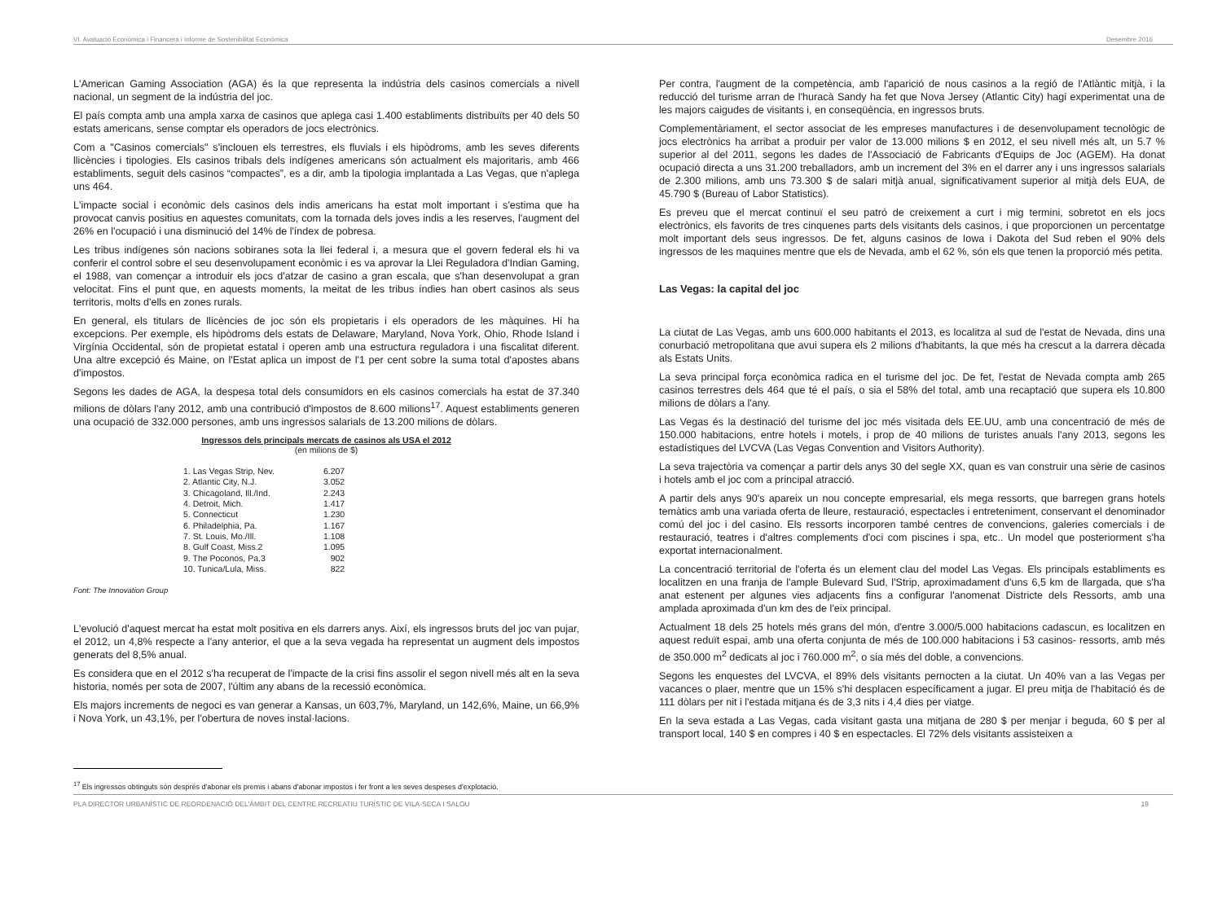VI. Avaluació Econòmica i Financera i Informe de Sostenibilitat Econòmica Desembre 2016
L'American Gaming Association (AGA) és la que representa la indústria dels casinos comercials a nivell nacional, un segment de la indústria del joc.
El país compta amb una ampla xarxa de casinos que aplega casi 1.400 establiments distribuïts per 40 dels 50 estats americans, sense comptar els operadors de jocs electrònics.
Com a "Casinos comercials" s'inclouen els terrestres, els fluvials i els hipòdroms, amb les seves diferents llicències i tipologies. Els casinos tribals dels indígenes americans són actualment els majoritaris, amb 466 establiments, seguit dels casinos “compactes”, es a dir, amb la tipologia implantada a Las Vegas, que n'aplega uns 464.
L'impacte social i econòmic dels casinos dels indis americans ha estat molt important i s'estima que ha provocat canvis positius en aquestes comunitats, com la tornada dels joves indis a les reserves, l'augment del 26% en l'ocupació i una disminució del 14% de l'índex de pobresa.
Les tribus indígenes són nacions sobiranes sota la llei federal i, a mesura que el govern federal els hi va conferir el control sobre el seu desenvolupament econòmic i es va aprovar la Llei Reguladora d'Indian Gaming, el 1988, van començar a introduir els jocs d'atzar de casino a gran escala, que s'han desenvolupat a gran velocitat. Fins el punt que, en aquests moments, la meitat de les tribus índies han obert casinos als seus territoris, molts d'ells en zones rurals.
En general, els titulars de llicències de joc són els propietaris i els operadors de les màquines. Hi ha excepcions. Per exemple, els hipòdroms dels estats de Delaware, Maryland, Nova York, Ohio, Rhode Island i Virgínia Occidental, són de propietat estatal i operen amb una estructura reguladora i una fiscalitat diferent. Una altre excepció és Maine, on l'Estat aplica un impost de l'1 per cent sobre la suma total d'apostes abans d'impostos.
Segons les dades de AGA, la despesa total dels consumidors en els casinos comercials ha estat de 37.340 milions de dòlars l'any 2012, amb una contribució d'impostos de 8.600 milions<sup>17</sup>. Aquest establiments generen una ocupació de 332.000 persones, amb uns ingressos salarials de 13.200 milions de dòlars.
Ingressos dels principals mercats de casinos als USA el 2012
(en milions de $)
| 1. Las Vegas Strip, Nev. | 6.207 |
| 2. Atlantic City, N.J. | 3.052 |
| 3. Chicagoland, Ill./Ind. | 2.243 |
| 4. Detroit, Mich. | 1.417 |
| 5. Connecticut | 1.230 |
| 6. Philadelphia, Pa. | 1.167 |
| 7. St. Louis, Mo./Ill. | 1.108 |
| 8. Gulf Coast, Miss.2 | 1.095 |
| 9. The Poconos, Pa.3 | 902 |
| 10. Tunica/Lula, Miss. | 822 |
Font: The Innovation Group
L'evolució d'aquest mercat ha estat molt positiva en els darrers anys. Així, els ingressos bruts del joc van pujar, el 2012, un 4,8% respecte a l'any anterior, el que a la seva vegada ha representat un augment dels impostos generats del 8,5% anual.
Es considera que en el 2012 s'ha recuperat de l'impacte de la crisi fins assolir el segon nivell més alt en la seva historia, només per sota de 2007, l'últim any abans de la recessió econòmica.
Els majors increments de negoci es van generar a Kansas, un 603,7%, Maryland, un 142,6%, Maine, un 66,9% i Nova York, un 43,1%, per l'obertura de noves instal·lacions.
<sup>17</sup> Els ingressos obtinguts són després d'abonar els premis i abans d'abonar impostos i fer front a les seves despeses d'explotació.
Per contra, l'augment de la competència, amb l'aparició de nous casinos a la regió de l'Atlàntic mitjà, i la reducció del turisme arran de l'huracà Sandy ha fet que Nova Jersey (Atlantic City) hagi experimentat una de les majors caigudes de visitants i, en conseqüència, en ingressos bruts.
Complementàriament, el sector associat de les empreses manufactures i de desenvolupament tecnològic de jocs electrònics ha arribat a produir per valor de 13.000 milions $ en 2012, el seu nivell més alt, un 5.7 % superior al del 2011, segons les dades de l'Associació de Fabricants d'Equips de Joc (AGEM). Ha donat ocupació directa a uns 31.200 treballadors, amb un increment del 3% en el darrer any i uns ingressos salarials de 2.300 milions, amb uns 73.300 $ de salari mitjà anual, significativament superior al mitjà dels EUA, de 45.790 $ (Bureau of Labor Statistics).
Es preveu que el mercat continuï el seu patró de creixement a curt i mig termini, sobretot en els jocs electrònics, els favorits de tres cinquenes parts dels visitants dels casinos, i que proporcionen un percentatge molt important dels seus ingressos. De fet, alguns casinos de Iowa i Dakota del Sud reben el 90% dels ingressos de les maquines mentre que els de Nevada, amb el 62 %, són els que tenen la proporció més petita.
Las Vegas: la capital del joc
La ciutat de Las Vegas, amb uns 600.000 habitants el 2013, es localitza al sud de l'estat de Nevada, dins una conurbació metropolitana que avui supera els 2 milions d'habitants, la que més ha crescut a la darrera dècada als Estats Units.
La seva principal força econòmica radica en el turisme del joc. De fet, l'estat de Nevada compta amb 265 casinos terrestres dels 464 que té el país, o sia el 58% del total, amb una recaptació que supera els 10.800 milions de dòlars a l'any.
Las Vegas és la destinació del turisme del joc més visitada dels EE.UU, amb una concentració de més de 150.000 habitacions, entre hotels i motels, i prop de 40 milions de turistes anuals l'any 2013, segons les estadístiques del LVCVA (Las Vegas Convention and Visitors Authority).
La seva trajectòria va començar a partir dels anys 30 del segle XX, quan es van construir una sèrie de casinos i hotels amb el joc com a principal atracció.
A partir dels anys 90's apareix un nou concepte empresarial, els mega ressorts, que barregen grans hotels temàtics amb una variada oferta de lleure, restauració, espectacles i entreteniment, conservant el denominador comú del joc i del casino. Els ressorts incorporen també centres de convencions, galeries comercials i de restauració, teatres i d'altres complements d'oci com piscines i spa, etc.. Un model que posteriorment s'ha exportat internacionalment.
La concentració territorial de l'oferta és un element clau del model Las Vegas. Els principals establiments es localitzen en una franja de l'ample Bulevard Sud, l'Strip, aproximadament d'uns 6,5 km de llargada, que s'ha anat estenent per algunes vies adjacents fins a configurar l'anomenat Districte dels Ressorts, amb una amplada aproximada d'un km des de l'eix principal.
Actualment 18 dels 25 hotels més grans del món, d'entre 3.000/5.000 habitacions cadascun, es localitzen en aquest reduït espai, amb una oferta conjunta de més de 100.000 habitacions i 53 casinos- ressorts, amb més de 350.000 m<sup>2</sup> dedicats al joc i 760.000 m<sup>2</sup>, o sia més del doble, a convencions.
Segons les enquestes del LVCVA, el 89% dels visitants pernocten a la ciutat. Un 40% van a las Vegas per vacances o plaer, mentre que un 15% s'hi desplacen específicament a jugar. El preu mitja de l'habitació és de 111 dòlars per nit i l'estada mitjana és de 3,3 nits i 4,4 dies per viatge.
En la seva estada a Las Vegas, cada visitant gasta una mitjana de 280 $ per menjar i beguda, 60 $ per al transport local, 140 $ en compres i 40 $ en espectacles. El 72% dels visitants assisteixen a
PLA DIRECTOR URBANÍSTIC DE REORDENACIÓ DEL'ÀMBIT DEL CENTRE RECREATIU TURÍSTIC DE VILA-SECA I SALOU 19